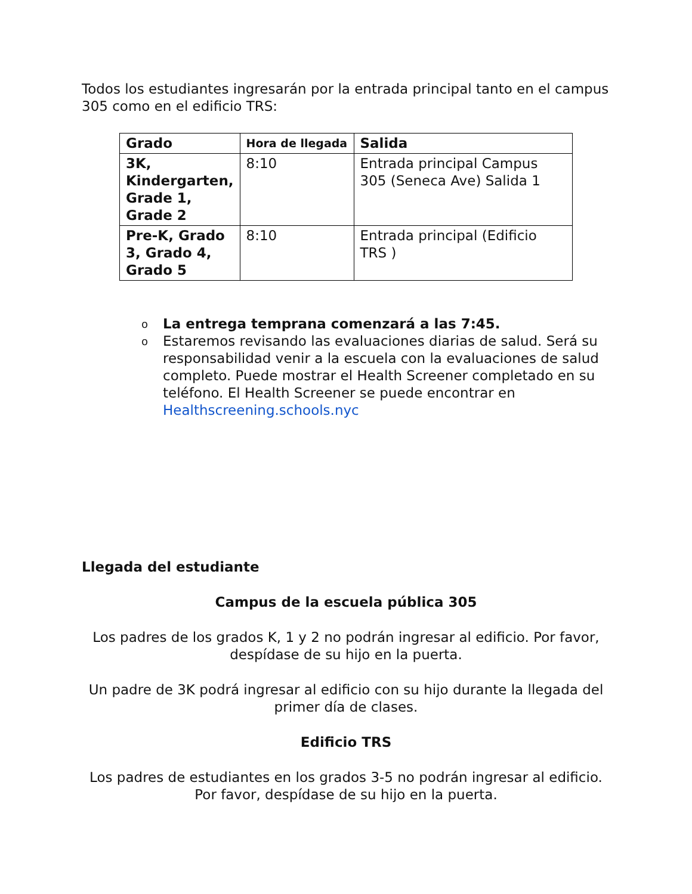Todos los estudiantes ingresarán por la entrada principal tanto en el campus 305 como en el edificio TRS:
| Grado | Hora de llegada | Salida |
| --- | --- | --- |
| 3K, Kindergarten, Grade 1, Grade 2 | 8:10 | Entrada principal Campus 305 (Seneca Ave) Salida 1 |
| Pre-K, Grado 3, Grado 4, Grado 5 | 8:10 | Entrada principal (Edificio TRS ) |
o La entrega temprana comenzará a las 7:45.
o Estaremos revisando las evaluaciones diarias de salud. Será su responsabilidad venir a la escuela con la evaluaciones de salud completo. Puede mostrar el Health Screener completado en su teléfono. El Health Screener se puede encontrar en Healthscreening.schools.nyc
Llegada del estudiante
Campus de la escuela pública 305
Los padres de los grados K, 1 y 2 no podrán ingresar al edificio. Por favor, despídase de su hijo en la puerta.
Un padre de 3K podrá ingresar al edificio con su hijo durante la llegada del primer día de clases.
Edificio TRS
Los padres de estudiantes en los grados 3-5 no podrán ingresar al edificio. Por favor, despídase de su hijo en la puerta.